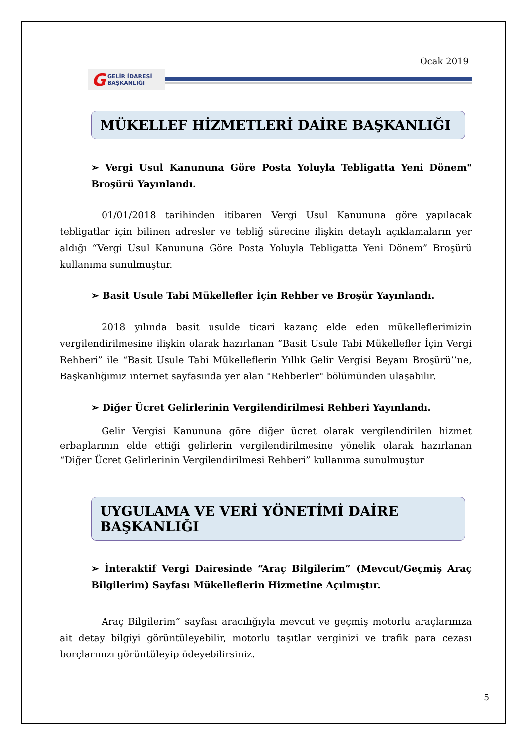Ocak 2019
G GELİR İDARESİ
BAŞKANLIĞI
MÜKELLEF HİZMETLERİ DAİRE BAŞKANLIĞI
➢ Vergi Usul Kanununa Göre Posta Yoluyla Tebligatta Yeni Dönem" Broşürü Yayınlandı.
01/01/2018 tarihinden itibaren Vergi Usul Kanununa göre yapılacak tebligatlar için bilinen adresler ve tebliğ sürecine ilişkin detaylı açıklamaların yer aldığı “Vergi Usul Kanununa Göre Posta Yoluyla Tebligatta Yeni Dönem” Broşürü kullanıma sunulmuştur.
➢ Basit Usule Tabi Mükellefler İçin Rehber ve Broşür Yayınlandı.
2018 yılında basit usulde ticari kazanç elde eden mükelleflerimizin vergilendirilmesine ilişkin olarak hazırlanan “Basit Usule Tabi Mükellefler İçin Vergi Rehberi” ile “Basit Usule Tabi Mükelleflerin Yıllık Gelir Vergisi Beyanı Broşürü’’ne, Başkanlığımız internet sayfasında yer alan "Rehberler" bölümünden ulaşabilir.
➢ Diğer Ücret Gelirlerinin Vergilendirilmesi Rehberi Yayınlandı.
Gelir Vergisi Kanununa göre diğer ücret olarak vergilendirilen hizmet erbaplarının elde ettiği gelirlerin vergilendirilmesine yönelik olarak hazırlanan “Diğer Ücret Gelirlerinin Vergilendirilmesi Rehberi” kullanıma sunulmuştur
UYGULAMA VE VERİ YÖNETİMİ DAİRE BAŞKANLIĞI
➢ İnteraktif Vergi Dairesinde “Araç Bilgilerim” (Mevcut/Geçmiş Araç Bilgilerim) Sayfası Mükelleflerin Hizmetine Açılmıştır.
Araç Bilgilerim” sayfası aracılığıyla mevcut ve geçmiş motorlu araçlarınıza ait detay bilgiyi görüntüleyebilir, motorlu taşıtlar verginizi ve trafik para cezası borçlarınızı görüntüleyip ödeyebilirsiniz.
5